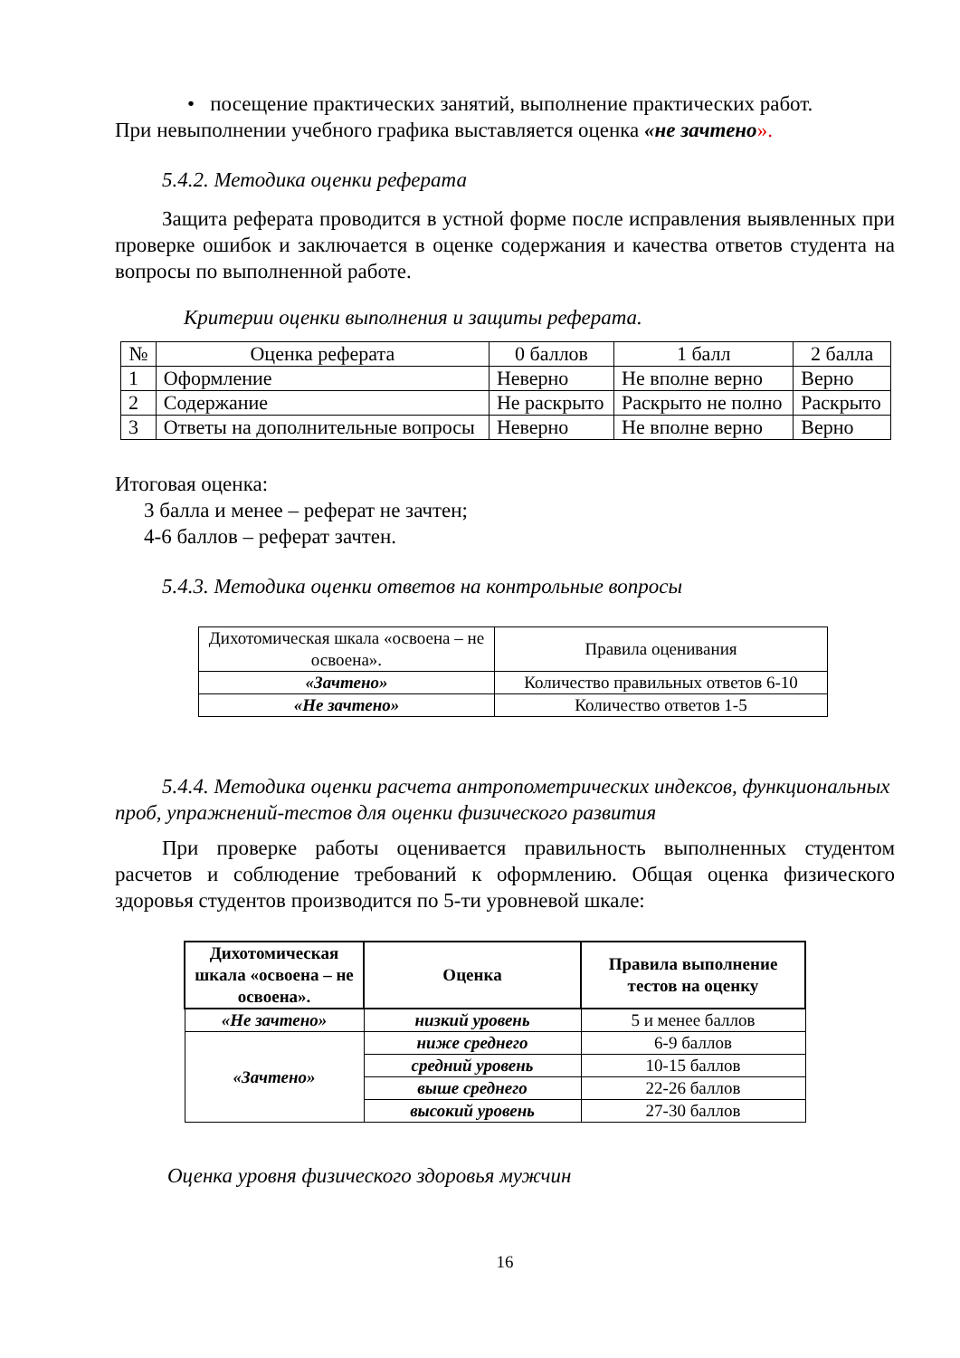• посещение практических занятий, выполнение практических работ.
При невыполнении учебного графика выставляется оценка «не зачтено».
5.4.2. Методика оценки реферата
Защита реферата проводится в устной форме после исправления выявленных при проверке ошибок и заключается в оценке содержания и качества ответов студента на вопросы по выполненной работе.
Критерии оценки выполнения и защиты реферата.
| № | Оценка реферата | 0 баллов | 1 балл | 2 балла |
| --- | --- | --- | --- | --- |
| 1 | Оформление | Неверно | Не вполне верно | Верно |
| 2 | Содержание | Не раскрыто | Раскрыто не полно | Раскрыто |
| 3 | Ответы на дополнительные вопросы | Неверно | Не вполне верно | Верно |
Итоговая оценка:
3 балла и менее – реферат не зачтен;
4-6 баллов – реферат зачтен.
5.4.3. Методика оценки ответов на контрольные вопросы
| Дихотомическая шкала «освоена – не освоена». | Правила оценивания |
| «Зачтено» | Количество правильных ответов 6-10 |
| «Не зачтено» | Количество ответов 1-5 |
5.4.4. Методика оценки расчета антропометрических индексов, функциональных проб, упражнений-тестов для оценки физического развития
При проверке работы оценивается правильность выполненных студентом расчетов и соблюдение требований к оформлению. Общая оценка физического здоровья студентов производится по 5-ти уровневой шкале:
| Дихотомическая шкала «освоена – не освоена». | Оценка | Правила выполнение тестов на оценку |
| --- | --- | --- |
| «Не зачтено» | низкий уровень | 5 и менее баллов |
| «Зачтено» | ниже среднего | 6-9 баллов |
| | средний уровень | 10-15 баллов |
| | выше среднего | 22-26 баллов |
| | высокий уровень | 27-30 баллов |
Оценка уровня физического здоровья мужчин
16